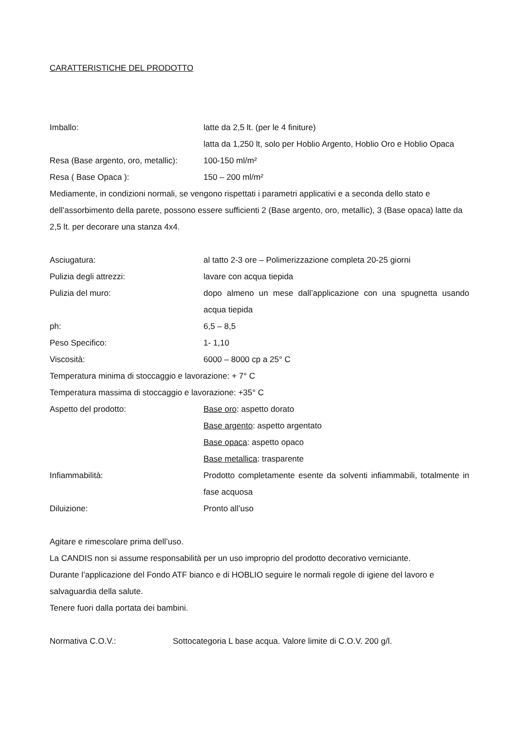CARATTERISTICHE DEL PRODOTTO
Imballo: latte da 2,5 lt. (per le 4 finiture)
latta da 1,250 lt, solo per Hoblio Argento, Hoblio Oro e Hoblio Opaca
Resa (Base argento, oro, metallic):
100-150 ml/m²
Resa ( Base Opaca ): 150 – 200 ml/m²
Mediamente, in condizioni normali, se vengono rispettati i parametri applicativi e a seconda dello stato e dell’assorbimento della parete, possono essere sufficienti 2 (Base argento, oro, metallic), 3 (Base opaca) latte da 2,5 lt. per decorare una stanza 4x4.
Asciugatura: al tatto 2-3 ore – Polimerizzazione completa 20-25 giorni
Pulizia degli attrezzi: lavare con acqua tiepida
Pulizia del muro: dopo almeno un mese dall’applicazione con una spugnetta usando acqua tiepida
ph: 6,5 – 8,5
Peso Specifico: 1- 1,10
Viscosità: 6000 – 8000 cp a 25° C
Temperatura minima di stoccaggio e lavorazione: + 7° C
Temperatura massima di stoccaggio e lavorazione: +35° C
Aspetto del prodotto: Base oro: aspetto dorato
Base argento: aspetto argentato
Base opaca: aspetto opaco
Base metallica: trasparente
Infiammabilità: Prodotto completamente esente da solventi infiammabili, totalmente in fase acquosa
Diluizione: Pronto all’uso
Agitare e rimescolare prima dell’uso.
La CANDIS non si assume responsabilità per un uso improprio del prodotto decorativo verniciante.
Durante l’applicazione del Fondo ATF bianco e di HOBLIO seguire le normali regole di igiene del lavoro e salvaguardia della salute.
Tenere fuori dalla portata dei bambini.
Normativa C.O.V.: Sottocategoria L base acqua. Valore limite di C.O.V. 200 g/l.